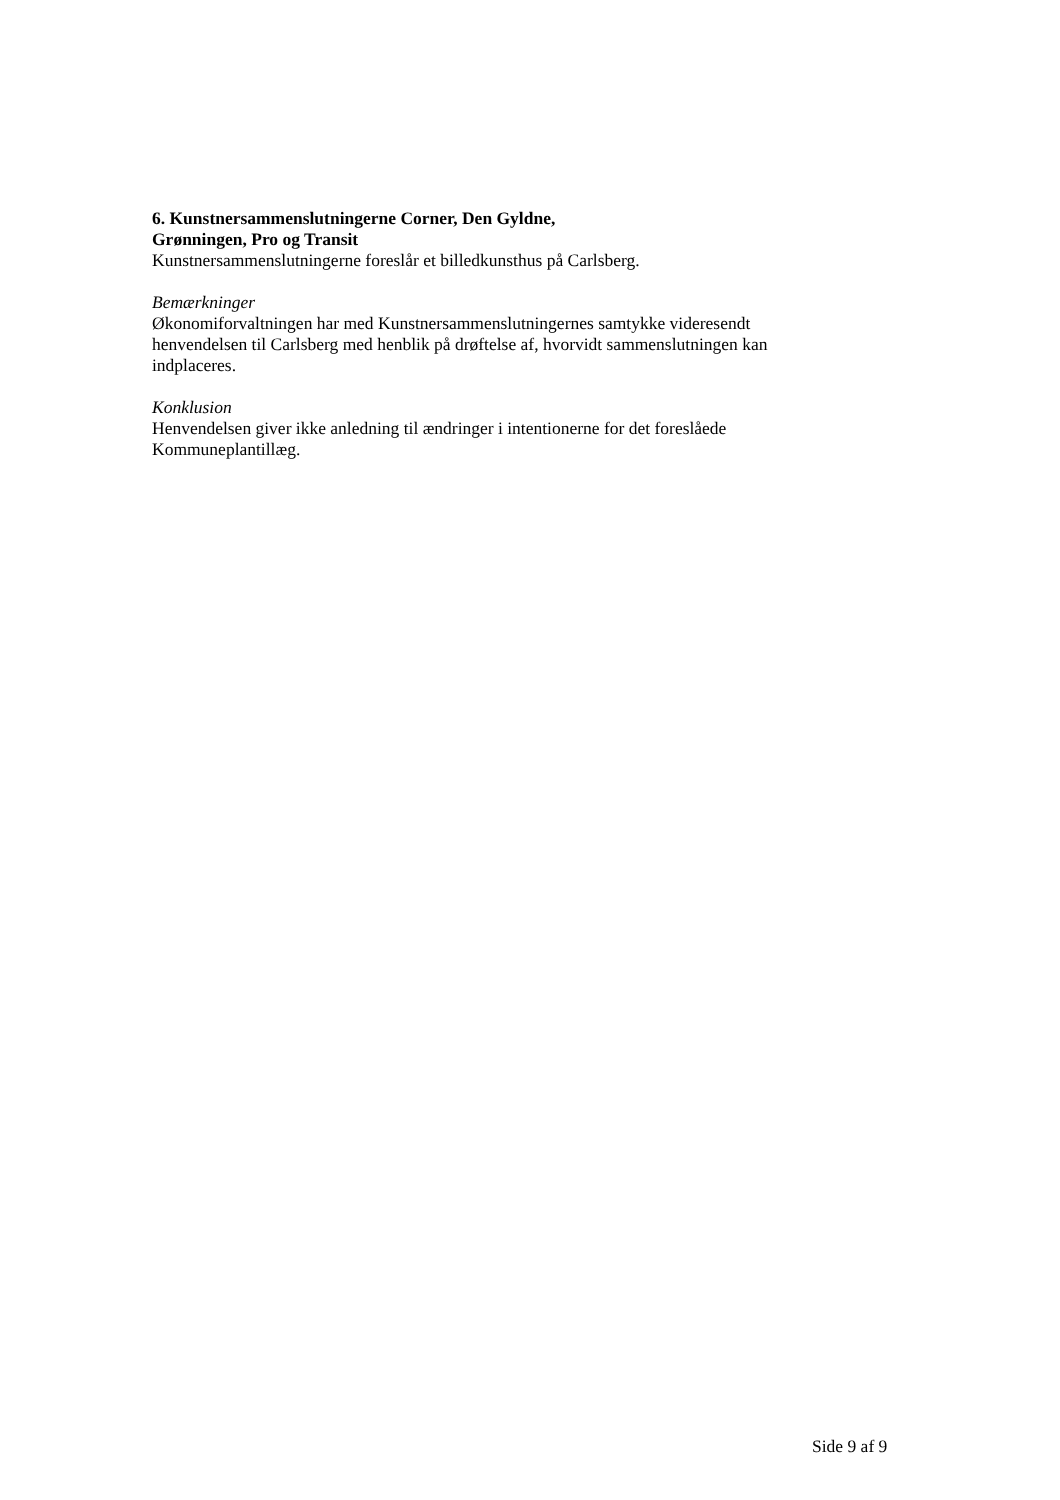6. Kunstnersammenslutningerne Corner, Den Gyldne,
Grønningen, Pro og Transit
Kunstnersammenslutningerne foreslår et billedkunsthus på Carlsberg.
Bemærkninger
Økonomiforvaltningen har med Kunstnersammenslutningernes samtykke videresendt henvendelsen til Carlsberg med henblik på drøftelse af, hvorvidt sammenslutningen kan indplaceres.
Konklusion
Henvendelsen giver ikke anledning til ændringer i intentionerne for det foreslåede Kommuneplantillæg.
Side 9 af 9